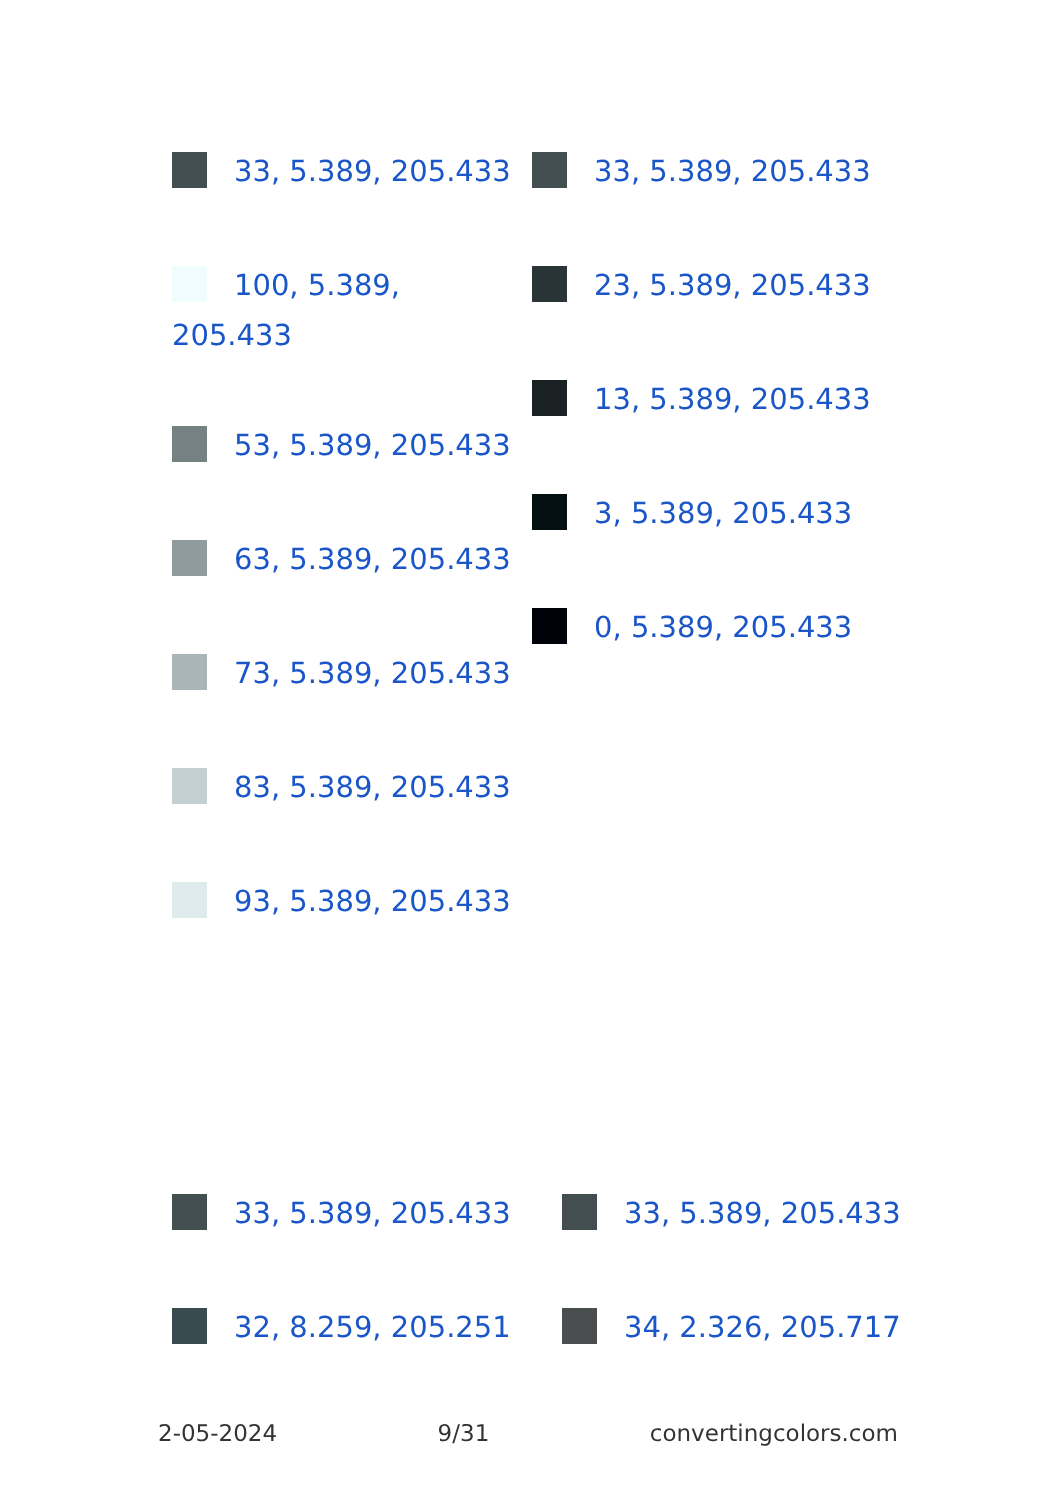33, 5.389, 205.433
100, 5.389, 205.433
53, 5.389, 205.433
63, 5.389, 205.433
73, 5.389, 205.433
83, 5.389, 205.433
93, 5.389, 205.433
33, 5.389, 205.433
23, 5.389, 205.433
13, 5.389, 205.433
3, 5.389, 205.433
0, 5.389, 205.433
33, 5.389, 205.433
32, 8.259, 205.251
33, 5.389, 205.433
34, 2.326, 205.717
2-05-2024 9/31 convertingcolors.com